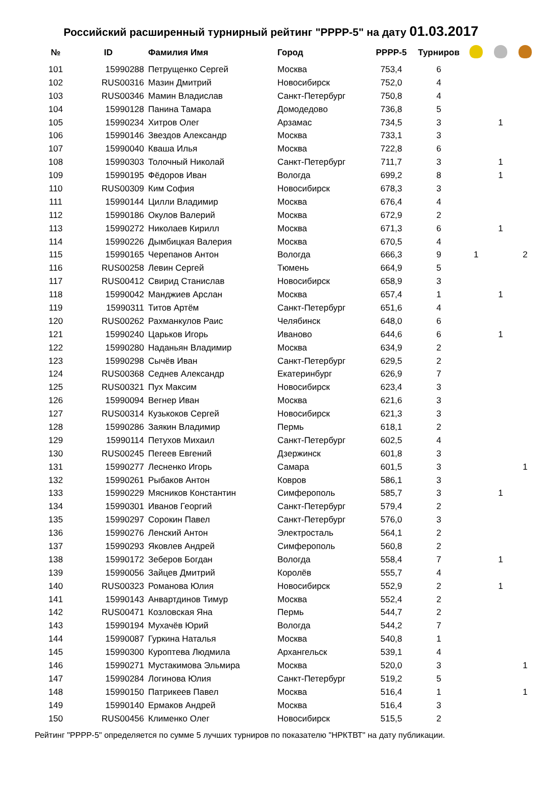Российский расширенный турнирный рейтинг "РРРР-5" на дату 01.03.2017
| № | ID | Фамилия Имя | Город | РРРР-5 | Турниров | | | |
| --- | --- | --- | --- | --- | --- | --- | --- | --- |
| 101 | 15990288 | Петрущенко Сергей | Москва | 753,4 | 6 | | | |
| 102 | RUS00316 | Мазин Дмитрий | Новосибирск | 752,0 | 4 | | | |
| 103 | RUS00346 | Мамин Владислав | Санкт-Петербург | 750,8 | 4 | | | |
| 104 | 15990128 | Панина Тамара | Домодедово | 736,8 | 5 | | | |
| 105 | 15990234 | Хитров Олег | Арзамас | 734,5 | 3 | | 1 | |
| 106 | 15990146 | Звездов Александр | Москва | 733,1 | 3 | | | |
| 107 | 15990040 | Кваша Илья | Москва | 722,8 | 6 | | | |
| 108 | 15990303 | Толочный Николай | Санкт-Петербург | 711,7 | 3 | | 1 | |
| 109 | 15990195 | Фёдоров Иван | Вологда | 699,2 | 8 | | 1 | |
| 110 | RUS00309 | Ким София | Новосибирск | 678,3 | 3 | | | |
| 111 | 15990144 | Цилли Владимир | Москва | 676,4 | 4 | | | |
| 112 | 15990186 | Окулов Валерий | Москва | 672,9 | 2 | | | |
| 113 | 15990272 | Николаев Кирилл | Москва | 671,3 | 6 | | 1 | |
| 114 | 15990226 | Дымбицкая Валерия | Москва | 670,5 | 4 | | | |
| 115 | 15990165 | Черепанов Антон | Вологда | 666,3 | 9 | 1 | | 2 |
| 116 | RUS00258 | Левин Сергей | Тюмень | 664,9 | 5 | | | |
| 117 | RUS00412 | Свирид Станислав | Новосибирск | 658,9 | 3 | | | |
| 118 | 15990042 | Манджиев Арслан | Москва | 657,4 | 1 | | 1 | |
| 119 | 15990311 | Титов Артём | Санкт-Петербург | 651,6 | 4 | | | |
| 120 | RUS00262 | Рахманкулов Раис | Челябинск | 648,0 | 6 | | | |
| 121 | 15990240 | Царьков Игорь | Иваново | 644,6 | 6 | | 1 | |
| 122 | 15990280 | Наданьян Владимир | Москва | 634,9 | 2 | | | |
| 123 | 15990298 | Сычёв Иван | Санкт-Петербург | 629,5 | 2 | | | |
| 124 | RUS00368 | Седнев Александр | Екатеринбург | 626,9 | 7 | | | |
| 125 | RUS00321 | Пух Максим | Новосибирск | 623,4 | 3 | | | |
| 126 | 15990094 | Вегнер Иван | Москва | 621,6 | 3 | | | |
| 127 | RUS00314 | Кузькоков Сергей | Новосибирск | 621,3 | 3 | | | |
| 128 | 15990286 | Заякин Владимир | Пермь | 618,1 | 2 | | | |
| 129 | 15990114 | Петухов Михаил | Санкт-Петербург | 602,5 | 4 | | | |
| 130 | RUS00245 | Пегеев Евгений | Дзержинск | 601,8 | 3 | | | |
| 131 | 15990277 | Лесненко Игорь | Самара | 601,5 | 3 | | | 1 |
| 132 | 15990261 | Рыбаков Антон | Ковров | 586,1 | 3 | | | |
| 133 | 15990229 | Мясников Константин | Симферополь | 585,7 | 3 | | 1 | |
| 134 | 15990301 | Иванов Георгий | Санкт-Петербург | 579,4 | 2 | | | |
| 135 | 15990297 | Сорокин Павел | Санкт-Петербург | 576,0 | 3 | | | |
| 136 | 15990276 | Ленский Антон | Электросталь | 564,1 | 2 | | | |
| 137 | 15990293 | Яковлев Андрей | Симферополь | 560,8 | 2 | | | |
| 138 | 15990172 | Зеберов Богдан | Вологда | 558,4 | 7 | | 1 | |
| 139 | 15990056 | Зайцев Дмитрий | Королёв | 555,7 | 4 | | | |
| 140 | RUS00323 | Романова Юлия | Новосибирск | 552,9 | 2 | | 1 | |
| 141 | 15990143 | Анвартдинов Тимур | Москва | 552,4 | 2 | | | |
| 142 | RUS00471 | Козловская Яна | Пермь | 544,7 | 2 | | | |
| 143 | 15990194 | Мухачёв Юрий | Вологда | 544,2 | 7 | | | |
| 144 | 15990087 | Гуркина Наталья | Москва | 540,8 | 1 | | | |
| 145 | 15990300 | Куроптева Людмила | Архангельск | 539,1 | 4 | | | |
| 146 | 15990271 | Мустакимова Эльмира | Москва | 520,0 | 3 | | | 1 |
| 147 | 15990284 | Логинова Юлия | Санкт-Петербург | 519,2 | 5 | | | |
| 148 | 15990150 | Патрикеев Павел | Москва | 516,4 | 1 | | | 1 |
| 149 | 15990140 | Ермаков Андрей | Москва | 516,4 | 3 | | | |
| 150 | RUS00456 | Клименко Олег | Новосибирск | 515,5 | 2 | | | |
Рейтинг "РРРР-5" определяется по сумме 5 лучших турниров по показателю "НРКТВТ" на дату публикации.